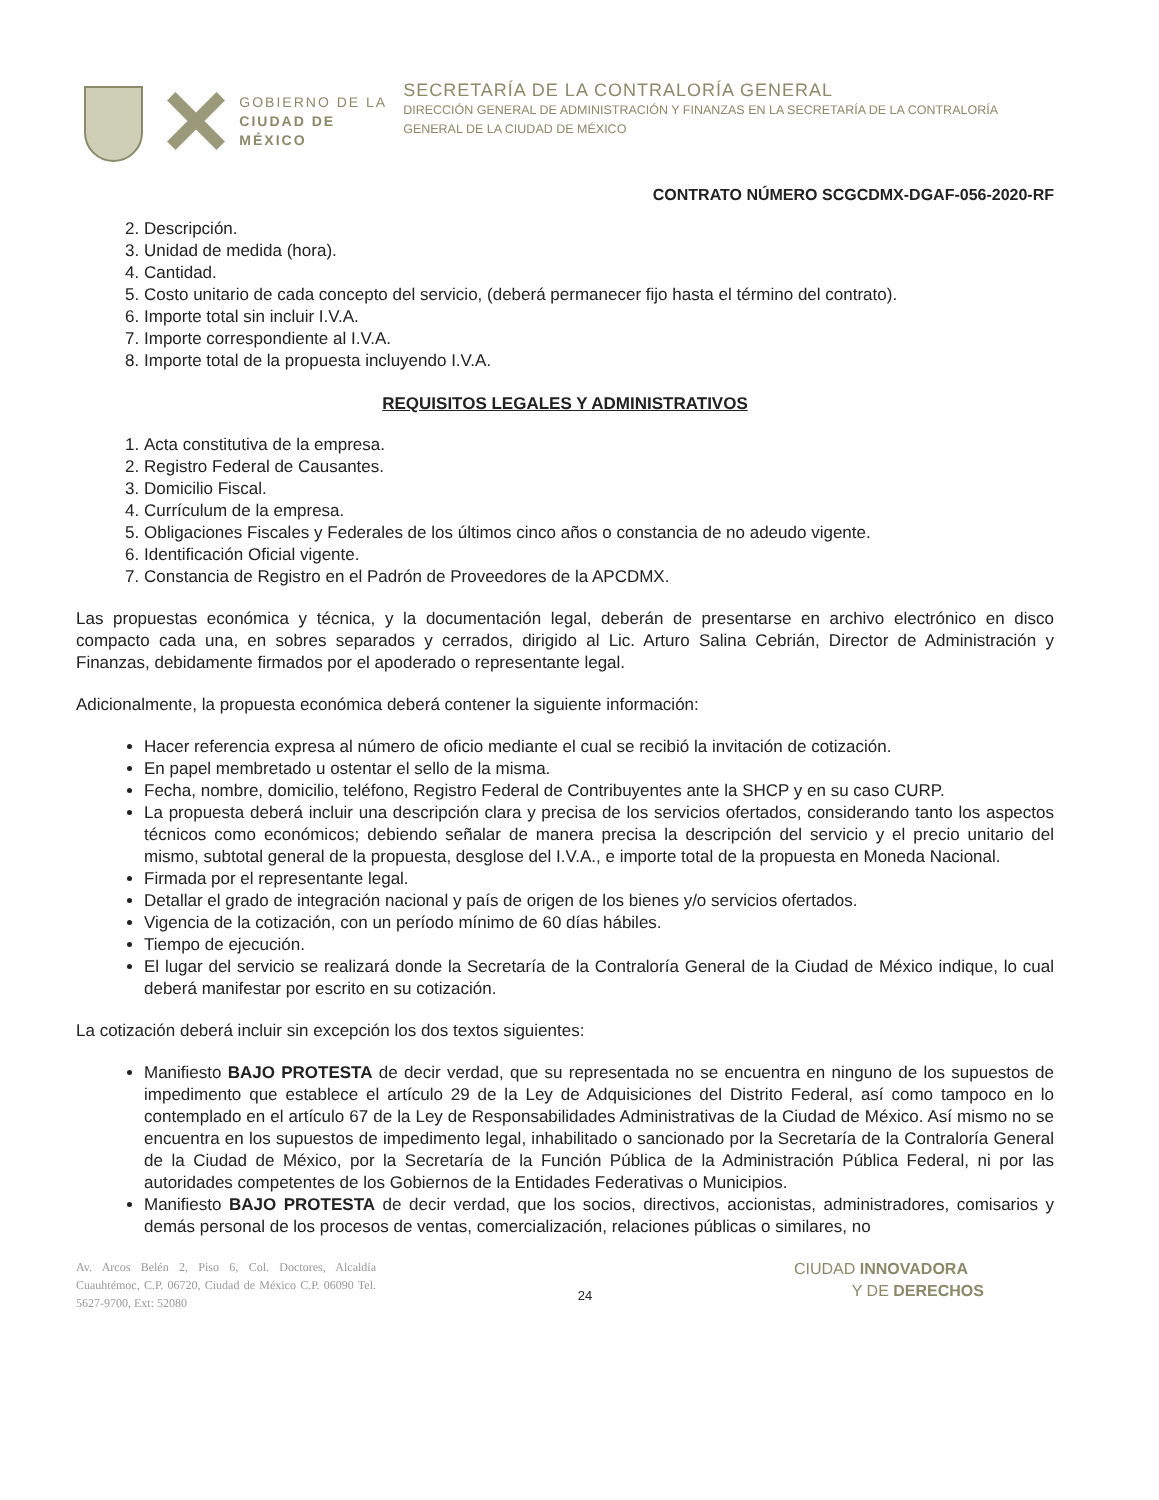GOBIERNO DE LA
CIUDAD DE MÉXICO
SECRETARÍA DE LA CONTRALORÍA GENERAL
DIRECCIÓN GENERAL DE ADMINISTRACIÓN Y FINANZAS EN LA SECRETARÍA DE LA CONTRALORÍA GENERAL DE LA CIUDAD DE MÉXICO
CONTRATO NÚMERO SCGCDMX-DGAF-056-2020-RF
2. Descripción.
3. Unidad de medida (hora).
4. Cantidad.
5. Costo unitario de cada concepto del servicio, (deberá permanecer fijo hasta el término del contrato).
6. Importe total sin incluir I.V.A.
7. Importe correspondiente al I.V.A.
8. Importe total de la propuesta incluyendo I.V.A.
REQUISITOS LEGALES Y ADMINISTRATIVOS
1. Acta constitutiva de la empresa.
2. Registro Federal de Causantes.
3. Domicilio Fiscal.
4. Currículum de la empresa.
5. Obligaciones Fiscales y Federales de los últimos cinco años o constancia de no adeudo vigente.
6. Identificación Oficial vigente.
7. Constancia de Registro en el Padrón de Proveedores de la APCDMX.
Las propuestas económica y técnica, y la documentación legal, deberán de presentarse en archivo electrónico en disco compacto cada una, en sobres separados y cerrados, dirigido al Lic. Arturo Salina Cebrián, Director de Administración y Finanzas, debidamente firmados por el apoderado o representante legal.
Adicionalmente, la propuesta económica deberá contener la siguiente información:
Hacer referencia expresa al número de oficio mediante el cual se recibió la invitación de cotización.
En papel membretado u ostentar el sello de la misma.
Fecha, nombre, domicilio, teléfono, Registro Federal de Contribuyentes ante la SHCP y en su caso CURP.
La propuesta deberá incluir una descripción clara y precisa de los servicios ofertados, considerando tanto los aspectos técnicos como económicos; debiendo señalar de manera precisa la descripción del servicio y el precio unitario del mismo, subtotal general de la propuesta, desglose del I.V.A., e importe total de la propuesta en Moneda Nacional.
Firmada por el representante legal.
Detallar el grado de integración nacional y país de origen de los bienes y/o servicios ofertados.
Vigencia de la cotización, con un período mínimo de 60 días hábiles.
Tiempo de ejecución.
El lugar del servicio se realizará donde la Secretaría de la Contraloría General de la Ciudad de México indique, lo cual deberá manifestar por escrito en su cotización.
La cotización deberá incluir sin excepción los dos textos siguientes:
Manifiesto BAJO PROTESTA de decir verdad, que su representada no se encuentra en ninguno de los supuestos de impedimento que establece el artículo 29 de la Ley de Adquisiciones del Distrito Federal, así como tampoco en lo contemplado en el artículo 67 de la Ley de Responsabilidades Administrativas de la Ciudad de México. Así mismo no se encuentra en los supuestos de impedimento legal, inhabilitado o sancionado por la Secretaría de la Contraloría General de la Ciudad de México, por la Secretaría de la Función Pública de la Administración Pública Federal, ni por las autoridades competentes de los Gobiernos de la Entidades Federativas o Municipios.
Manifiesto BAJO PROTESTA de decir verdad, que los socios, directivos, accionistas, administradores, comisarios y demás personal de los procesos de ventas, comercialización, relaciones públicas o similares, no
Av. Arcos Belén 2, Piso 6, Col. Doctores, Alcaldía Cuauhtémoc, C.P. 06720, Ciudad de México C.P. 06090 Tel. 5627-9700, Ext: 52080
24
CIUDAD INNOVADORA
Y DE DERECHOS